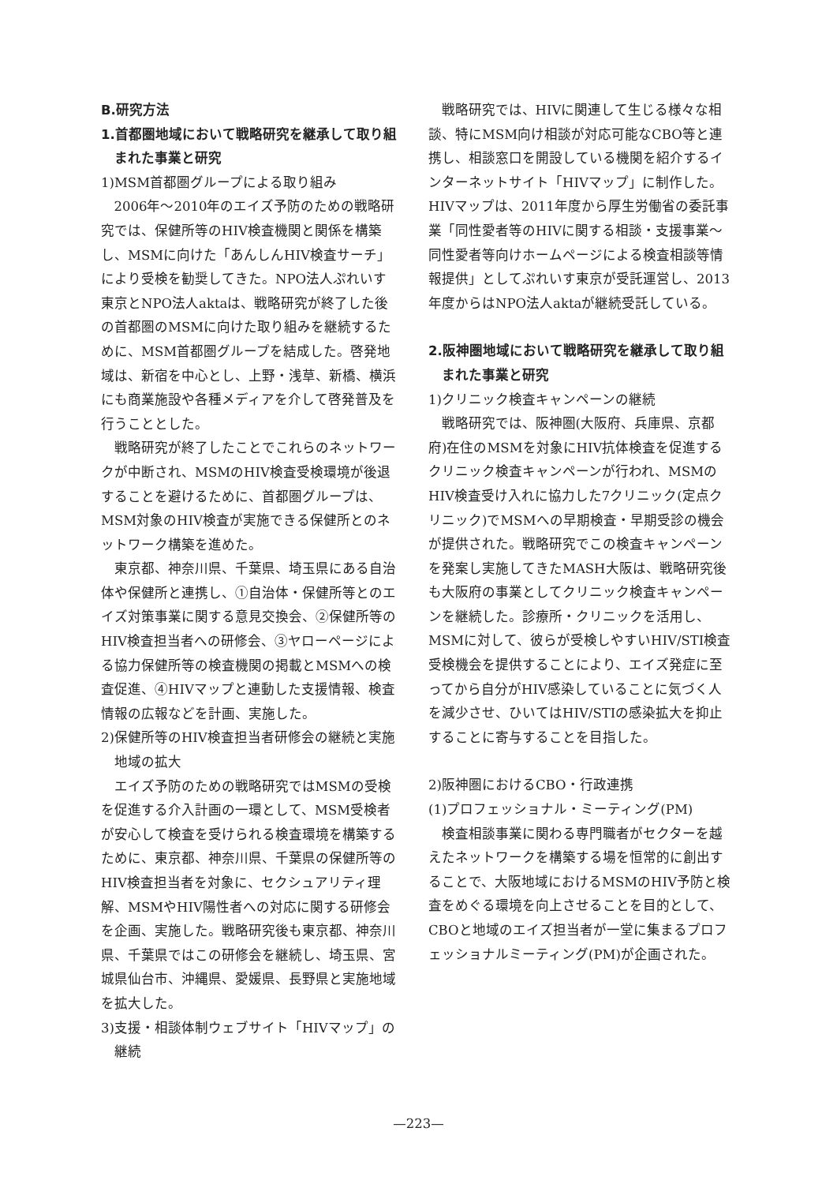B.研究方法
1.首都圏地域において戦略研究を継承して取り組まれた事業と研究
1)MSM首都圏グループによる取り組み
2006年〜2010年のエイズ予防のための戦略研究では、保健所等のHIV検査機関と関係を構築し、MSMに向けた「あんしんHIV検査サーチ」により受検を勧奨してきた。NPO法人ぷれいす東京とNPO法人aktaは、戦略研究が終了した後の首都圏のMSMに向けた取り組みを継続するために、MSM首都圏グループを結成した。啓発地域は、新宿を中心とし、上野・浅草、新橋、横浜にも商業施設や各種メディアを介して啓発普及を行うこととした。
戦略研究が終了したことでこれらのネットワークが中断され、MSMのHIV検査受検環境が後退することを避けるために、首都圏グループは、MSM対象のHIV検査が実施できる保健所とのネットワーク構築を進めた。
東京都、神奈川県、千葉県、埼玉県にある自治体や保健所と連携し、①自治体・保健所等とのエイズ対策事業に関する意見交換会、②保健所等のHIV検査担当者への研修会、③ヤローページによる協力保健所等の検査機関の掲載とMSMへの検査促進、④HIVマップと連動した支援情報、検査情報の広報などを計画、実施した。
2)保健所等のHIV検査担当者研修会の継続と実施地域の拡大
エイズ予防のための戦略研究ではMSMの受検を促進する介入計画の一環として、MSM受検者が安心して検査を受けられる検査環境を構築するために、東京都、神奈川県、千葉県の保健所等のHIV検査担当者を対象に、セクシュアリティ理解、MSMやHIV陽性者への対応に関する研修会を企画、実施した。戦略研究後も東京都、神奈川県、千葉県ではこの研修会を継続し、埼玉県、宮城県仙台市、沖縄県、愛媛県、長野県と実施地域を拡大した。
3)支援・相談体制ウェブサイト「HIVマップ」の継続
戦略研究では、HIVに関連して生じる様々な相談、特にMSM向け相談が対応可能なCBO等と連携し、相談窓口を開設している機関を紹介するインターネットサイト「HIVマップ」に制作した。HIVマップは、2011年度から厚生労働省の委託事業「同性愛者等のHIVに関する相談・支援事業〜同性愛者等向けホームページによる検査相談等情報提供」としてぷれいす東京が受託運営し、2013年度からはNPO法人aktaが継続受託している。
2.阪神圏地域において戦略研究を継承して取り組まれた事業と研究
1)クリニック検査キャンペーンの継続
戦略研究では、阪神圏(大阪府、兵庫県、京都府)在住のMSMを対象にHIV抗体検査を促進するクリニック検査キャンペーンが行われ、MSMのHIV検査受け入れに協力した7クリニック(定点クリニック)でMSMへの早期検査・早期受診の機会が提供された。戦略研究でこの検査キャンペーンを発案し実施してきたMASH大阪は、戦略研究後も大阪府の事業としてクリニック検査キャンペーンを継続した。診療所・クリニックを活用し、MSMに対して、彼らが受検しやすいHIV/STI検査受検機会を提供することにより、エイズ発症に至ってから自分がHIV感染していることに気づく人を減少させ、ひいてはHIV/STIの感染拡大を抑止することに寄与することを目指した。
2)阪神圏におけるCBO・行政連携
(1)プロフェッショナル・ミーティング(PM)
検査相談事業に関わる専門職者がセクターを越えたネットワークを構築する場を恒常的に創出することで、大阪地域におけるMSMのHIV予防と検査をめぐる環境を向上させることを目的として、CBOと地域のエイズ担当者が一堂に集まるプロフェッショナルミーティング(PM)が企画された。
—223—